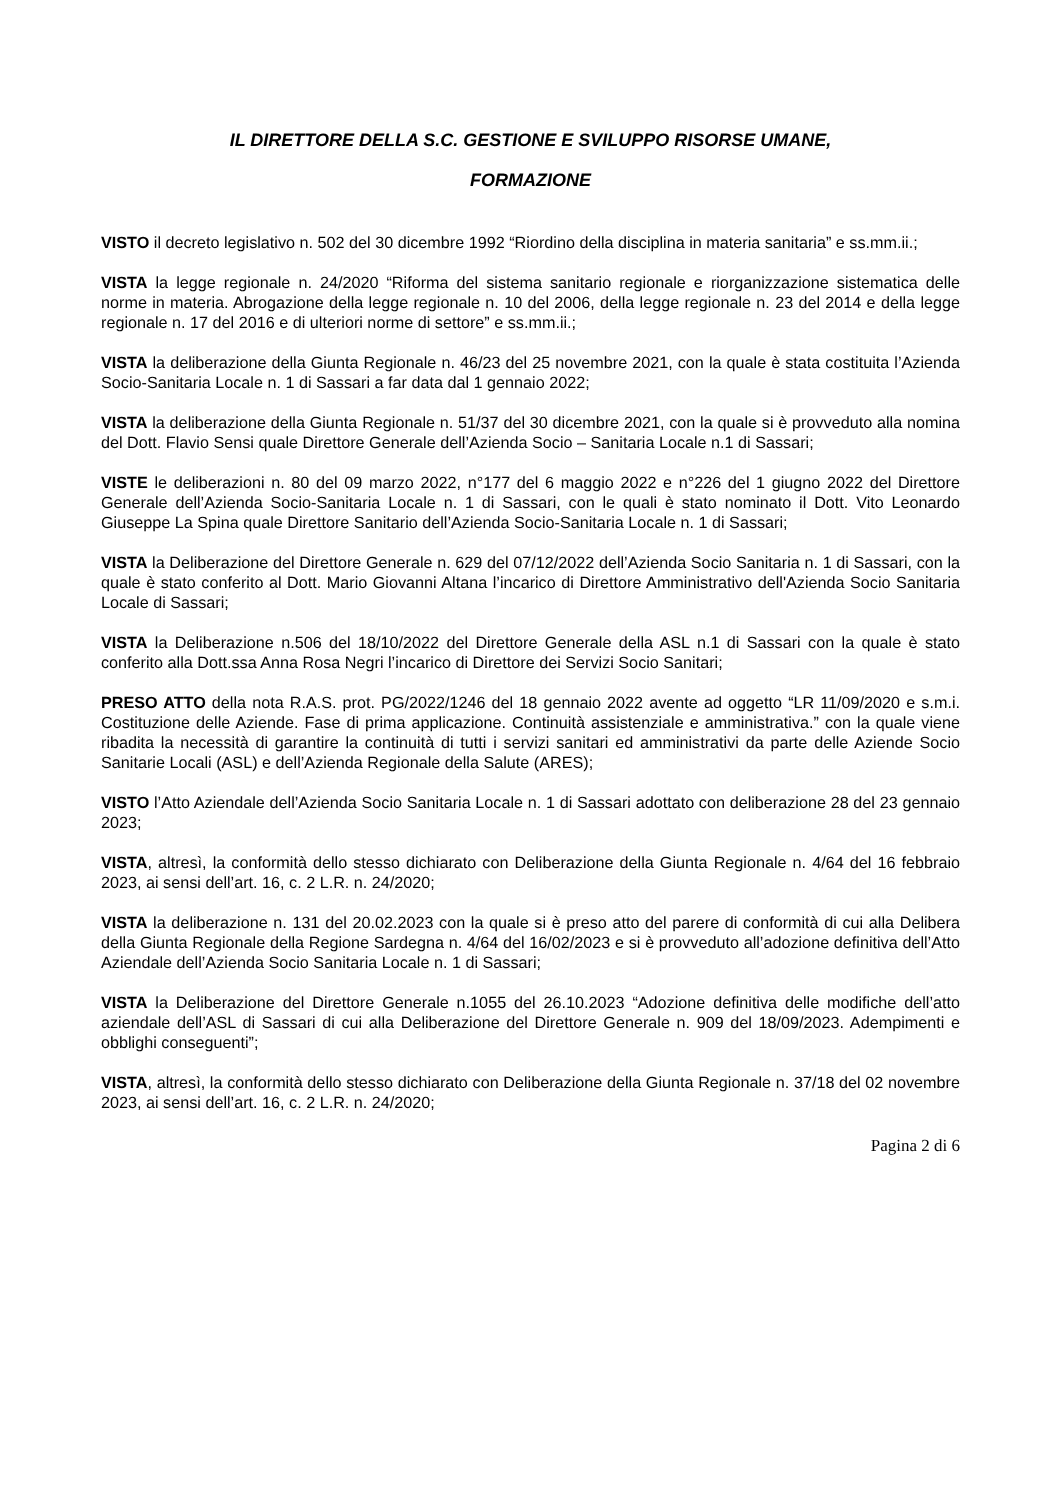IL DIRETTORE DELLA S.C. GESTIONE E SVILUPPO RISORSE UMANE,
FORMAZIONE
VISTO il decreto legislativo n. 502 del 30 dicembre 1992 “Riordino della disciplina in materia sanitaria” e ss.mm.ii.;
VISTA la legge regionale n. 24/2020 “Riforma del sistema sanitario regionale e riorganizzazione sistematica delle norme in materia. Abrogazione della legge regionale n. 10 del 2006, della legge regionale n. 23 del 2014 e della legge regionale n. 17 del 2016 e di ulteriori norme di settore” e ss.mm.ii.;
VISTA la deliberazione della Giunta Regionale n. 46/23 del 25 novembre 2021, con la quale è stata costituita l’Azienda Socio-Sanitaria Locale n. 1 di Sassari a far data dal 1 gennaio 2022;
VISTA la deliberazione della Giunta Regionale n. 51/37 del 30 dicembre 2021, con la quale si è provveduto alla nomina del Dott. Flavio Sensi quale Direttore Generale dell’Azienda Socio – Sanitaria Locale n.1 di Sassari;
VISTE le deliberazioni n. 80 del 09 marzo 2022, n°177 del 6 maggio 2022 e n°226 del 1 giugno 2022 del Direttore Generale dell’Azienda Socio-Sanitaria Locale n. 1 di Sassari, con le quali è stato nominato il Dott. Vito Leonardo Giuseppe La Spina quale Direttore Sanitario dell’Azienda Socio-Sanitaria Locale n. 1 di Sassari;
VISTA la Deliberazione del Direttore Generale n. 629 del 07/12/2022 dell’Azienda Socio Sanitaria n. 1 di Sassari, con la quale è stato conferito al Dott. Mario Giovanni Altana l’incarico di Direttore Amministrativo dell'Azienda Socio Sanitaria Locale di Sassari;
VISTA la Deliberazione n.506 del 18/10/2022 del Direttore Generale della ASL n.1 di Sassari con la quale è stato conferito alla Dott.ssa Anna Rosa Negri l’incarico di Direttore dei Servizi Socio Sanitari;
PRESO ATTO della nota R.A.S. prot. PG/2022/1246 del 18 gennaio 2022 avente ad oggetto “LR 11/09/2020 e s.m.i. Costituzione delle Aziende. Fase di prima applicazione. Continuità assistenziale e amministrativa.” con la quale viene ribadita la necessità di garantire la continuità di tutti i servizi sanitari ed amministrativi da parte delle Aziende Socio Sanitarie Locali (ASL) e dell’Azienda Regionale della Salute (ARES);
VISTO l’Atto Aziendale dell’Azienda Socio Sanitaria Locale n. 1 di Sassari adottato con deliberazione 28 del 23 gennaio 2023;
VISTA, altresì, la conformità dello stesso dichiarato con Deliberazione della Giunta Regionale n. 4/64 del 16 febbraio 2023, ai sensi dell’art. 16, c. 2 L.R. n. 24/2020;
VISTA la deliberazione n. 131 del 20.02.2023 con la quale si è preso atto del parere di conformità di cui alla Delibera della Giunta Regionale della Regione Sardegna n. 4/64 del 16/02/2023 e si è provveduto all’adozione definitiva dell’Atto Aziendale dell’Azienda Socio Sanitaria Locale n. 1 di Sassari;
VISTA la Deliberazione del Direttore Generale n.1055 del 26.10.2023 “Adozione definitiva delle modifiche dell’atto aziendale dell’ASL di Sassari di cui alla Deliberazione del Direttore Generale n. 909 del 18/09/2023. Adempimenti e obblighi conseguenti”;
VISTA, altresì, la conformità dello stesso dichiarato con Deliberazione della Giunta Regionale n. 37/18 del 02 novembre 2023, ai sensi dell’art. 16, c. 2 L.R. n. 24/2020;
Pagina 2 di 6